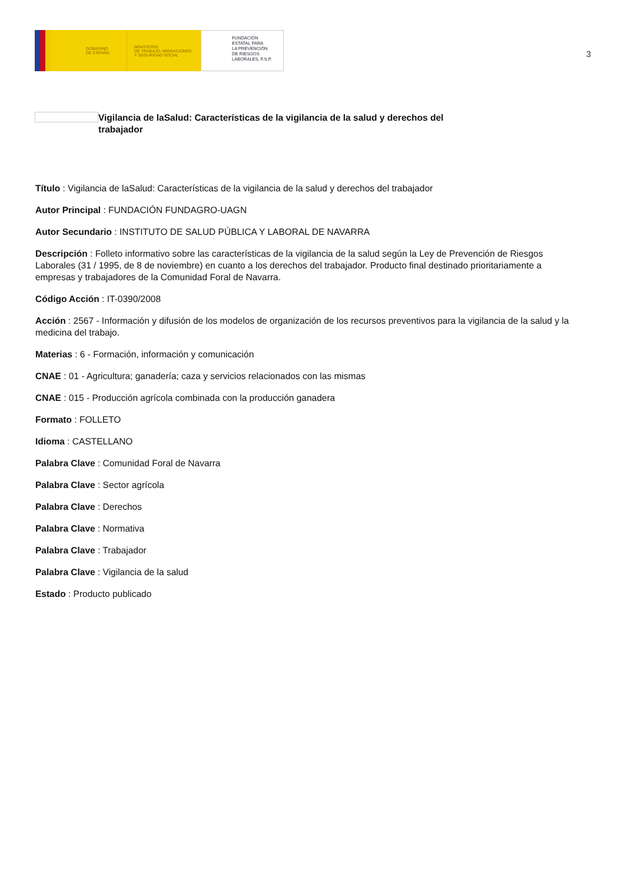GOBIERNO
DE ESPAÑA
MINISTERIO
DE TRABAJO, MIGRACIONES
Y SEGURIDAD SOCIAL
FUNDACIÓN
ESTATAL PARA
LA PREVENCIÓN
DE RIESGOS
LABORALES, F.S.P.
3
Vigilancia de laSalud: Características de la vigilancia de la salud y derechos del trabajador
Título : Vigilancia de laSalud: Características de la vigilancia de la salud y derechos del trabajador
Autor Principal : FUNDACIÓN FUNDAGRO-UAGN
Autor Secundario : INSTITUTO DE SALUD PÚBLICA Y LABORAL DE NAVARRA
Descripción : Folleto informativo sobre las características de la vigilancia de la salud según la Ley de Prevención de Riesgos Laborales (31 / 1995, de 8 de noviembre) en cuanto a los derechos del trabajador. Producto final destinado prioritariamente a empresas y trabajadores de la Comunidad Foral de Navarra.
Código Acción : IT-0390/2008
Acción : 2567 - Información y difusión de los modelos de organización de los recursos preventivos para la vigilancia de la salud y la medicina del trabajo.
Materias : 6 - Formación, información y comunicación
CNAE : 01 - Agricultura; ganadería; caza y servicios relacionados con las mismas
CNAE : 015 - Producción agrícola combinada con la producción ganadera
Formato : FOLLETO
Idioma : CASTELLANO
Palabra Clave : Comunidad Foral de Navarra
Palabra Clave : Sector agrícola
Palabra Clave : Derechos
Palabra Clave : Normativa
Palabra Clave : Trabajador
Palabra Clave : Vigilancia de la salud
Estado : Producto publicado